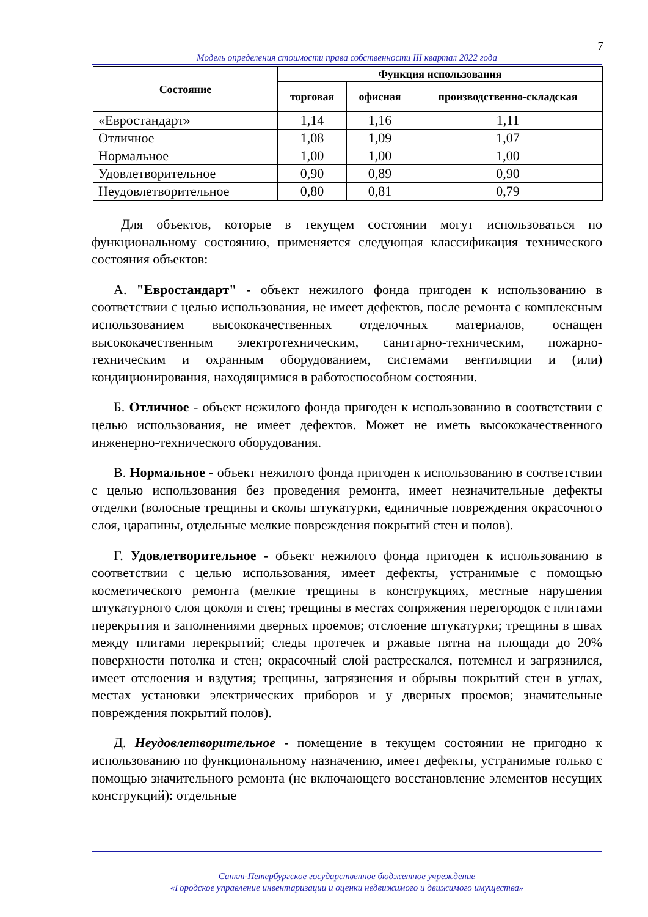7
Модель определения стоимости права собственности III квартал 2022 года
| Состояние | Функция использования | | |
| --- | --- | --- | --- |
| | торговая | офисная | производственно-складская |
| «Евростандарт» | 1,14 | 1,16 | 1,11 |
| Отличное | 1,08 | 1,09 | 1,07 |
| Нормальное | 1,00 | 1,00 | 1,00 |
| Удовлетворительное | 0,90 | 0,89 | 0,90 |
| Неудовлетворительное | 0,80 | 0,81 | 0,79 |
Для объектов, которые в текущем состоянии могут использоваться по функциональному состоянию, применяется следующая классификация технического состояния объектов:
А. "Евростандарт" - объект нежилого фонда пригоден к использованию в соответствии с целью использования, не имеет дефектов, после ремонта с комплексным использованием высококачественных отделочных материалов, оснащен высококачественным электротехническим, санитарно-техническим, пожарно-техническим и охранным оборудованием, системами вентиляции и (или) кондиционирования, находящимися в работоспособном состоянии.
Б. Отличное - объект нежилого фонда пригоден к использованию в соответствии с целью использования, не имеет дефектов. Может не иметь высококачественного инженерно-технического оборудования.
В. Нормальное - объект нежилого фонда пригоден к использованию в соответствии с целью использования без проведения ремонта, имеет незначительные дефекты отделки (волосные трещины и сколы штукатурки, единичные повреждения окрасочного слоя, царапины, отдельные мелкие повреждения покрытий стен и полов).
Г. Удовлетворительное - объект нежилого фонда пригоден к использованию в соответствии с целью использования, имеет дефекты, устранимые с помощью косметического ремонта (мелкие трещины в конструкциях, местные нарушения штукатурного слоя цоколя и стен; трещины в местах сопряжения перегородок с плитами перекрытия и заполнениями дверных проемов; отслоение штукатурки; трещины в швах между плитами перекрытий; следы протечек и ржавые пятна на площади до 20% поверхности потолка и стен; окрасочный слой растрескался, потемнел и загрязнился, имеет отслоения и вздутия; трещины, загрязнения и обрывы покрытий стен в углах, местах установки электрических приборов и у дверных проемов; значительные повреждения покрытий полов).
Д. Неудовлетворительное - помещение в текущем состоянии не пригодно к использованию по функциональному назначению, имеет дефекты, устранимые только с помощью значительного ремонта (не включающего восстановление элементов несущих конструкций): отдельные
Санкт-Петербургское государственное бюджетное учреждение
«Городское управление инвентаризации и оценки недвижимого и движимого имущества»